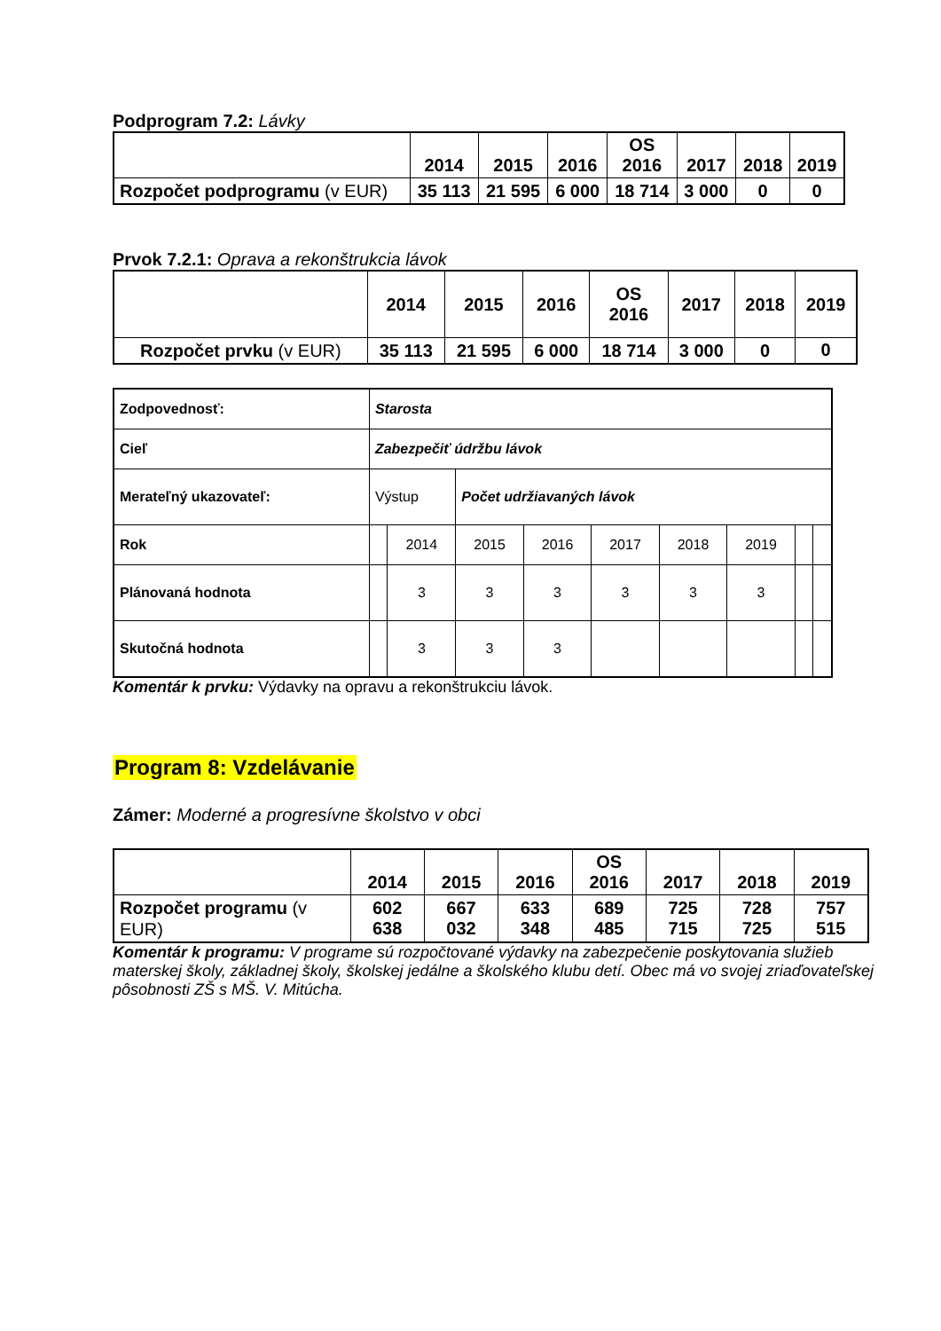Podprogram 7.2: Lávky
| | 2014 | 2015 | 2016 | OS 2016 | 2017 | 2018 | 2019 |
| --- | --- | --- | --- | --- | --- | --- | --- |
| Rozpočet podprogramu (v EUR) | 35 113 | 21 595 | 6 000 | 18 714 | 3 000 | 0 | 0 |
Prvok 7.2.1: Oprava a rekonštrukcia lávok
| | 2014 | 2015 | 2016 | OS 2016 | 2017 | 2018 | 2019 |
| --- | --- | --- | --- | --- | --- | --- | --- |
| Rozpočet prvku (v EUR) | 35 113 | 21 595 | 6 000 | 18 714 | 3 000 | 0 | 0 |
| Zodpovednosť: | Starosta | | | | | | | | |
| Cieľ | Zabezpečiť údržbu lávok | | | | | | | | |
| Merateľný ukazovateľ: | Výstup | | Počet udržiavaných lávok | | | | | | |
| Rok | | 2014 | 2015 | 2016 | 2017 | 2018 | 2019 | | |
| Plánovaná hodnota | | 3 | 3 | 3 | 3 | 3 | 3 | | |
| Skutočná hodnota | | 3 | 3 | 3 | | | | | |
Komentár k prvku: Výdavky na opravu a rekonštrukciu lávok.
Program 8: Vzdelávanie
Zámer: Moderné a progresívne školstvo v obci
| | 2014 | 2015 | 2016 | OS 2016 | 2017 | 2018 | 2019 |
| --- | --- | --- | --- | --- | --- | --- | --- |
| Rozpočet programu (v EUR) | 602 638 | 667 032 | 633 348 | 689 485 | 725 715 | 728 725 | 757 515 |
Komentár k programu: V programe sú rozpočtované výdavky na zabezpečenie poskytovania služieb materskej školy, základnej školy, školskej jedálne a školského klubu detí. Obec má vo svojej zriaďovateľskej pôsobnosti ZŠ s MŠ. V. Mitúcha.